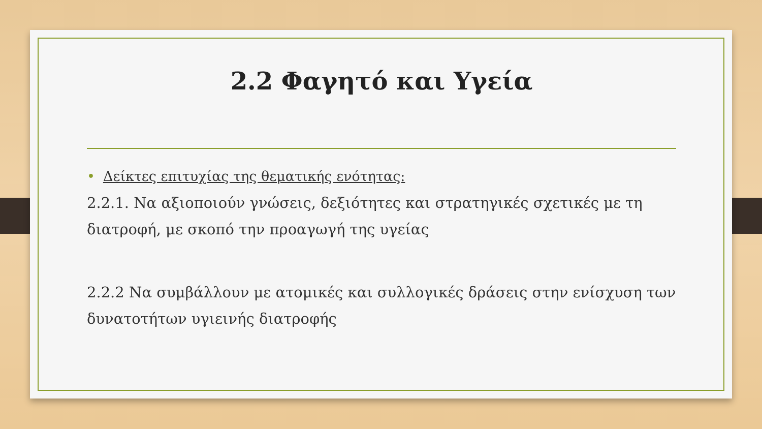2.2 Φαγητό και Υγεία
• Δείκτες επιτυχίας της θεματικής ενότητας:
2.2.1. Να αξιοποιούν γνώσεις, δεξιότητες και στρατηγικές σχετικές με τη διατροφή, με σκοπό την προαγωγή της υγείας
2.2.2 Να συμβάλλουν με ατομικές και συλλογικές δράσεις στην ενίσχυση των δυνατοτήτων υγιεινής διατροφής